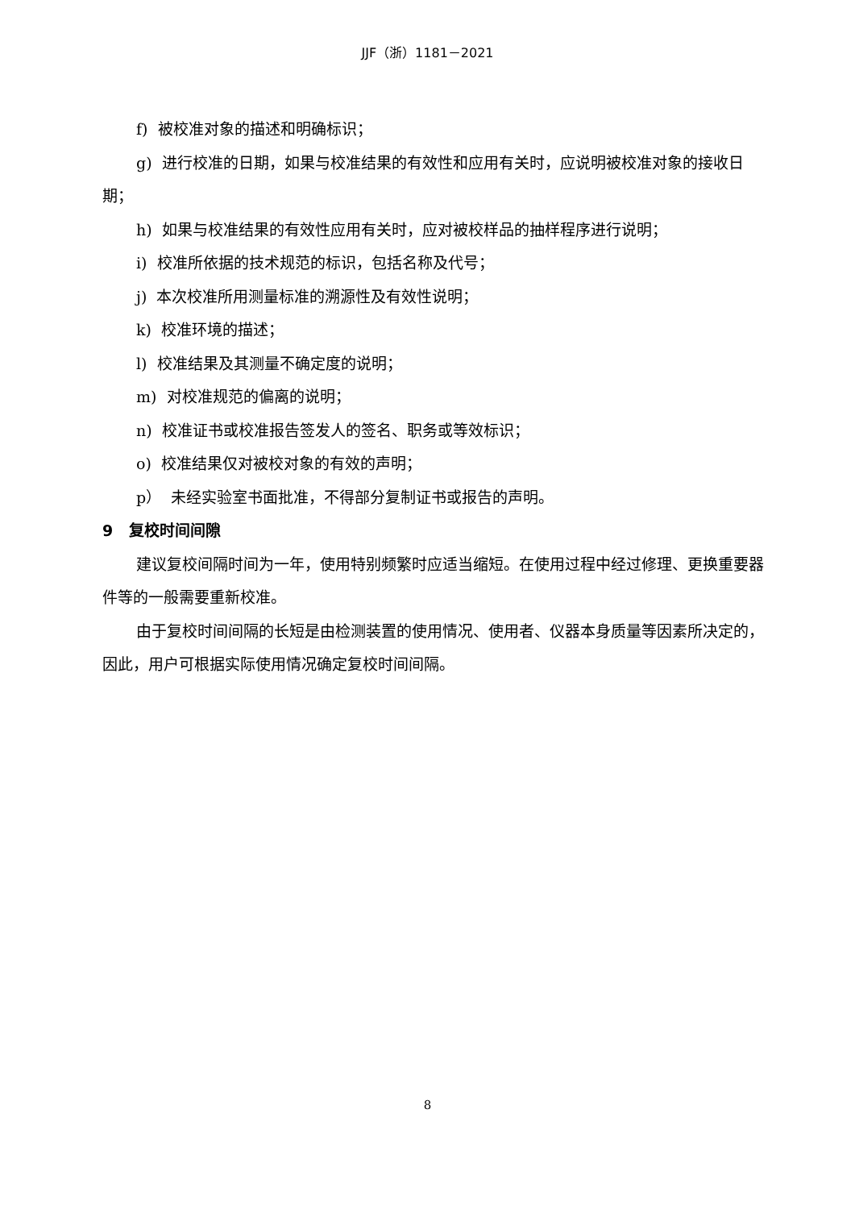JJF（浙）1181－2021
f) 被校准对象的描述和明确标识；
g) 进行校准的日期，如果与校准结果的有效性和应用有关时，应说明被校准对象的接收日期；
h) 如果与校准结果的有效性应用有关时，应对被校样品的抽样程序进行说明；
i) 校准所依据的技术规范的标识，包括名称及代号；
j) 本次校准所用测量标准的溯源性及有效性说明；
k) 校准环境的描述；
l) 校准结果及其测量不确定度的说明；
m) 对校准规范的偏离的说明；
n) 校准证书或校准报告签发人的签名、职务或等效标识；
o) 校准结果仅对被校对象的有效的声明；
p） 未经实验室书面批准，不得部分复制证书或报告的声明。
9 复校时间间隙
建议复校间隔时间为一年，使用特别频繁时应适当缩短。在使用过程中经过修理、更换重要器件等的一般需要重新校准。
由于复校时间间隔的长短是由检测装置的使用情况、使用者、仪器本身质量等因素所决定的，因此，用户可根据实际使用情况确定复校时间间隔。
8